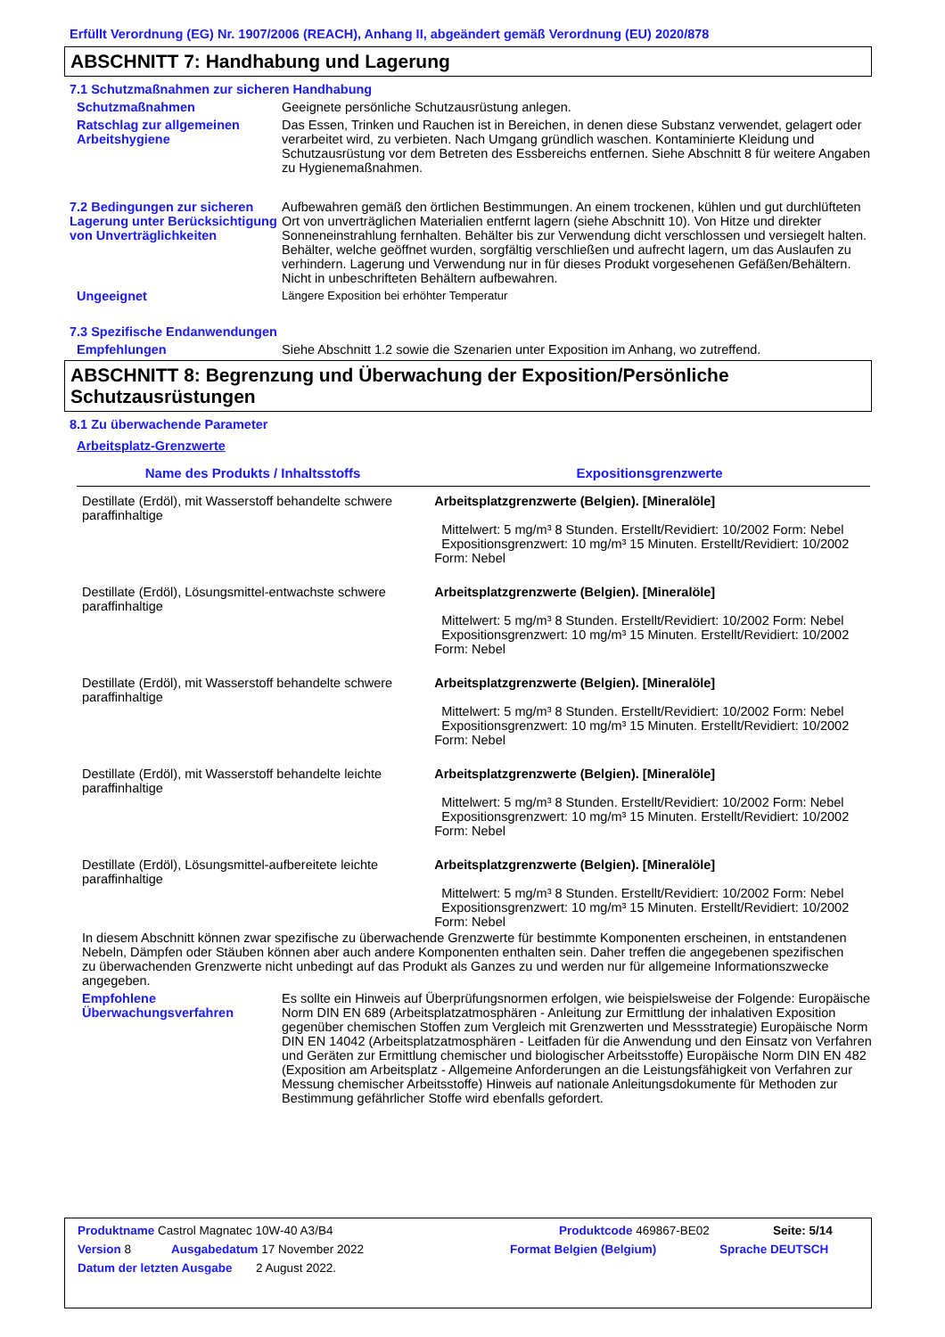Erfüllt Verordnung (EG) Nr. 1907/2006 (REACH), Anhang II, abgeändert gemäß Verordnung (EU) 2020/878
ABSCHNITT 7: Handhabung und Lagerung
7.1 Schutzmaßnahmen zur sicheren Handhabung
Schutzmaßnahmen Geeignete persönliche Schutzausrüstung anlegen.
Ratschlag zur allgemeinen Arbeitshygiene
Das Essen, Trinken und Rauchen ist in Bereichen, in denen diese Substanz verwendet, gelagert oder verarbeitet wird, zu verbieten. Nach Umgang gründlich waschen. Kontaminierte Kleidung und Schutzausrüstung vor dem Betreten des Essbereichs entfernen. Siehe Abschnitt 8 für weitere Angaben zu Hygienemaßnahmen.
7.2 Bedingungen zur sicheren Lagerung unter Berücksichtigung von Unverträglichkeiten
Aufbewahren gemäß den örtlichen Bestimmungen. An einem trockenen, kühlen und gut durchlüfteten Ort von unverträglichen Materialien entfernt lagern (siehe Abschnitt 10). Von Hitze und direkter Sonneneinstrahlung fernhalten. Behälter bis zur Verwendung dicht verschlossen und versiegelt halten. Behälter, welche geöffnet wurden, sorgfältig verschließen und aufrecht lagern, um das Auslaufen zu verhindern. Lagerung und Verwendung nur in für dieses Produkt vorgesehenen Gefäßen/Behältern. Nicht in unbeschrifteten Behältern aufbewahren.
Ungeeignet Längere Exposition bei erhöhter Temperatur
7.3 Spezifische Endanwendungen
Empfehlungen Siehe Abschnitt 1.2 sowie die Szenarien unter Exposition im Anhang, wo zutreffend.
ABSCHNITT 8: Begrenzung und Überwachung der Exposition/Persönliche Schutzausrüstungen
8.1 Zu überwachende Parameter
Arbeitsplatz-Grenzwerte
| Name des Produkts / Inhaltsstoffs | Expositionsgrenzwerte |
| --- | --- |
| Destillate (Erdöl), mit Wasserstoff behandelte schwere paraffinhaltige | Arbeitsplatzgrenzwerte (Belgien). [Mineralöle] Mittelwert: 5 mg/m³ 8 Stunden. Erstellt/Revidiert: 10/2002 Form: Nebel Expositionsgrenzwert: 10 mg/m³ 15 Minuten. Erstellt/Revidiert: 10/2002 Form: Nebel |
| Destillate (Erdöl), Lösungsmittel-entwachste schwere paraffinhaltige | Arbeitsplatzgrenzwerte (Belgien). [Mineralöle] Mittelwert: 5 mg/m³ 8 Stunden. Erstellt/Revidiert: 10/2002 Form: Nebel Expositionsgrenzwert: 10 mg/m³ 15 Minuten. Erstellt/Revidiert: 10/2002 Form: Nebel |
| Destillate (Erdöl), mit Wasserstoff behandelte schwere paraffinhaltige | Arbeitsplatzgrenzwerte (Belgien). [Mineralöle] Mittelwert: 5 mg/m³ 8 Stunden. Erstellt/Revidiert: 10/2002 Form: Nebel Expositionsgrenzwert: 10 mg/m³ 15 Minuten. Erstellt/Revidiert: 10/2002 Form: Nebel |
| Destillate (Erdöl), mit Wasserstoff behandelte leichte paraffinhaltige | Arbeitsplatzgrenzwerte (Belgien). [Mineralöle] Mittelwert: 5 mg/m³ 8 Stunden. Erstellt/Revidiert: 10/2002 Form: Nebel Expositionsgrenzwert: 10 mg/m³ 15 Minuten. Erstellt/Revidiert: 10/2002 Form: Nebel |
| Destillate (Erdöl), Lösungsmittel-aufbereitete leichte paraffinhaltige | Arbeitsplatzgrenzwerte (Belgien). [Mineralöle] Mittelwert: 5 mg/m³ 8 Stunden. Erstellt/Revidiert: 10/2002 Form: Nebel Expositionsgrenzwert: 10 mg/m³ 15 Minuten. Erstellt/Revidiert: 10/2002 Form: Nebel |
In diesem Abschnitt können zwar spezifische zu überwachende Grenzwerte für bestimmte Komponenten erscheinen, in entstandenen Nebeln, Dämpfen oder Stäuben können aber auch andere Komponenten enthalten sein. Daher treffen die angegebenen spezifischen zu überwachenden Grenzwerte nicht unbedingt auf das Produkt als Ganzes zu und werden nur für allgemeine Informationszwecke angegeben.
Empfohlene Überwachungsverfahren
Es sollte ein Hinweis auf Überprüfungsnormen erfolgen, wie beispielsweise der Folgende: Europäische Norm DIN EN 689 (Arbeitsplatzatmosphären - Anleitung zur Ermittlung der inhalativen Exposition gegenüber chemischen Stoffen zum Vergleich mit Grenzwerten und Messstrategie) Europäische Norm DIN EN 14042 (Arbeitsplatzatmosphären - Leitfaden für die Anwendung und den Einsatz von Verfahren und Geräten zur Ermittlung chemischer und biologischer Arbeitsstoffe) Europäische Norm DIN EN 482 (Exposition am Arbeitsplatz - Allgemeine Anforderungen an die Leistungsfähigkeit von Verfahren zur Messung chemischer Arbeitsstoffe) Hinweis auf nationale Anleitungsdokumente für Methoden zur Bestimmung gefährlicher Stoffe wird ebenfalls gefordert.
Produktname Castrol Magnatec 10W-40 A3/B4 Produktcode 469867-BE02 Seite: 5/14
Version 8 Ausgabedatum 17 November 2022 Format Belgien (Belgium) Sprache DEUTSCH
Datum der letzten Ausgabe 2 August 2022.